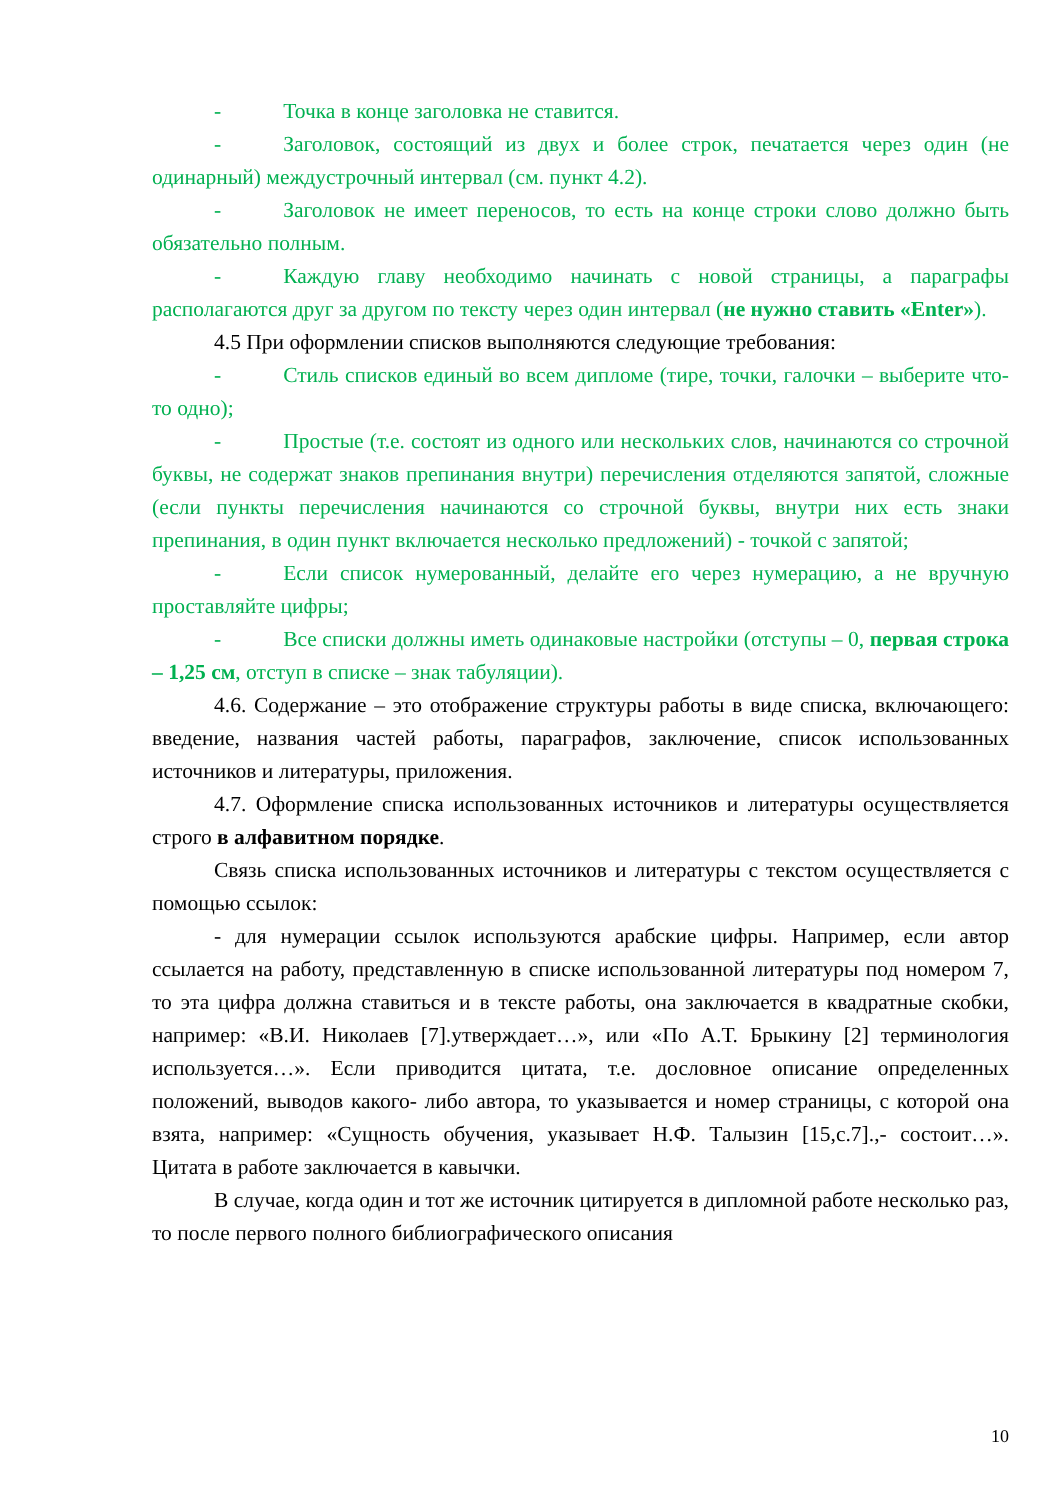- Точка в конце заголовка не ставится.
- Заголовок, состоящий из двух и более строк, печатается через один (не одинарный) междустрочный интервал (см. пункт 4.2).
- Заголовок не имеет переносов, то есть на конце строки слово должно быть обязательно полным.
- Каждую главу необходимо начинать с новой страницы, а параграфы располагаются друг за другом по тексту через один интервал (не нужно ставить «Enter»).
4.5 При оформлении списков выполняются следующие требования:
- Стиль списков единый во всем дипломе (тире, точки, галочки – выберите что-то одно);
- Простые (т.е. состоят из одного или нескольких слов, начинаются со строчной буквы, не содержат знаков препинания внутри) перечисления отделяются запятой, сложные (если пункты перечисления начинаются со строчной буквы, внутри них есть знаки препинания, в один пункт включается несколько предложений) - точкой с запятой;
- Если список нумерованный, делайте его через нумерацию, а не вручную проставляйте цифры;
- Все списки должны иметь одинаковые настройки (отступы – 0, первая строка – 1,25 см, отступ в списке – знак табуляции).
4.6. Содержание – это отображение структуры работы в виде списка, включающего: введение, названия частей работы, параграфов, заключение, список использованных источников и литературы, приложения.
4.7. Оформление списка использованных источников и литературы осуществляется строго в алфавитном порядке.
Связь списка использованных источников и литературы с текстом осуществляется с помощью ссылок:
- для нумерации ссылок используются арабские цифры. Например, если автор ссылается на работу, представленную в списке использованной литературы под номером 7, то эта цифра должна ставиться и в тексте работы, она заключается в квадратные скобки, например: «В.И. Николаев [7].утверждает…», или «По А.Т. Брыкину [2] терминология используется…». Если приводится цитата, т.е. дословное описание определенных положений, выводов какого- либо автора, то указывается и номер страницы, с которой она взята, например: «Сущность обучения, указывает Н.Ф. Талызин [15,с.7].,- состоит…». Цитата в работе заключается в кавычки.
В случае, когда один и тот же источник цитируется в дипломной работе несколько раз, то после первого полного библиографического описания
10